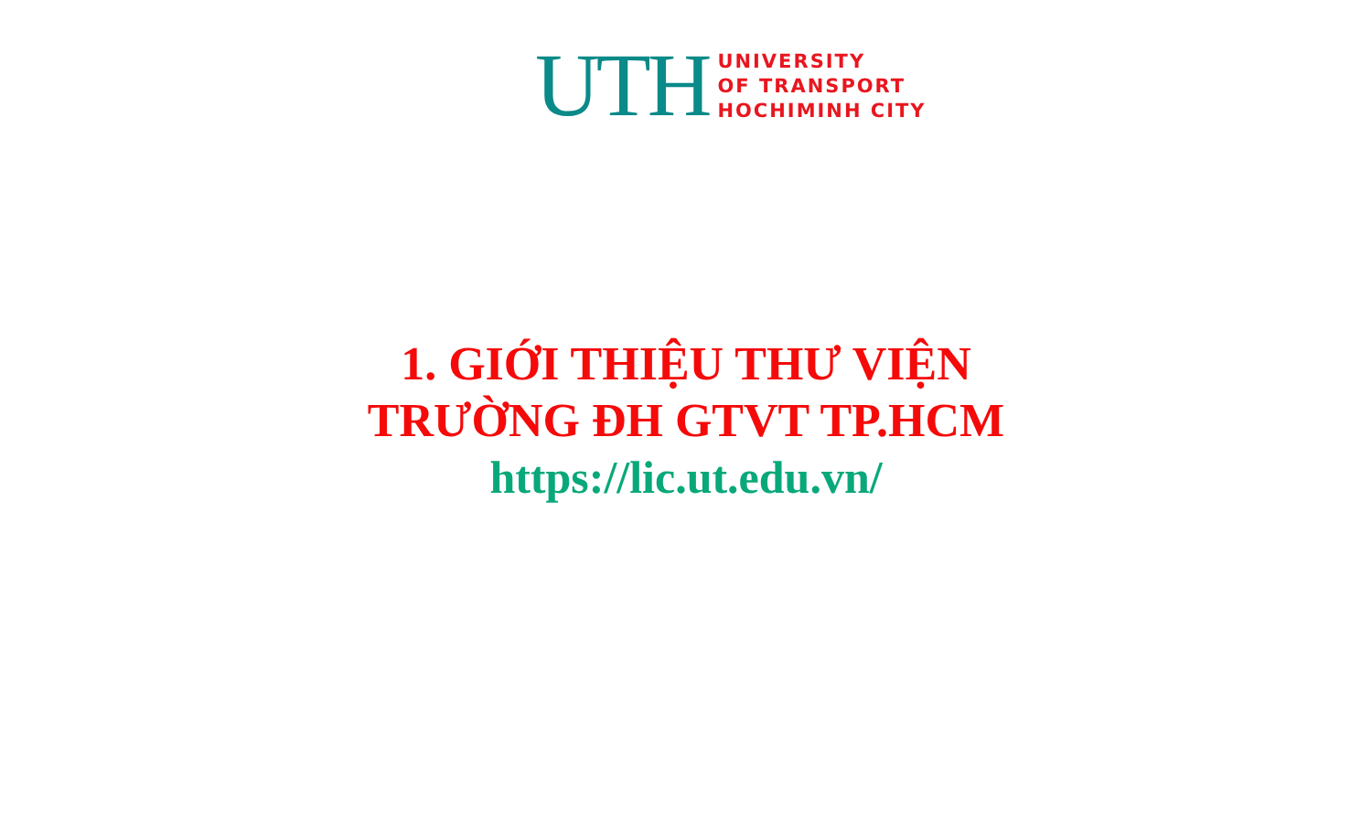UTH
UNIVERSITY
OF TRANSPORT
HOCHIMINH CITY
1. GIỚI THIỆU THƯ VIỆN
TRƯỜNG ĐH GTVT TP.HCM
https://lic.ut.edu.vn/